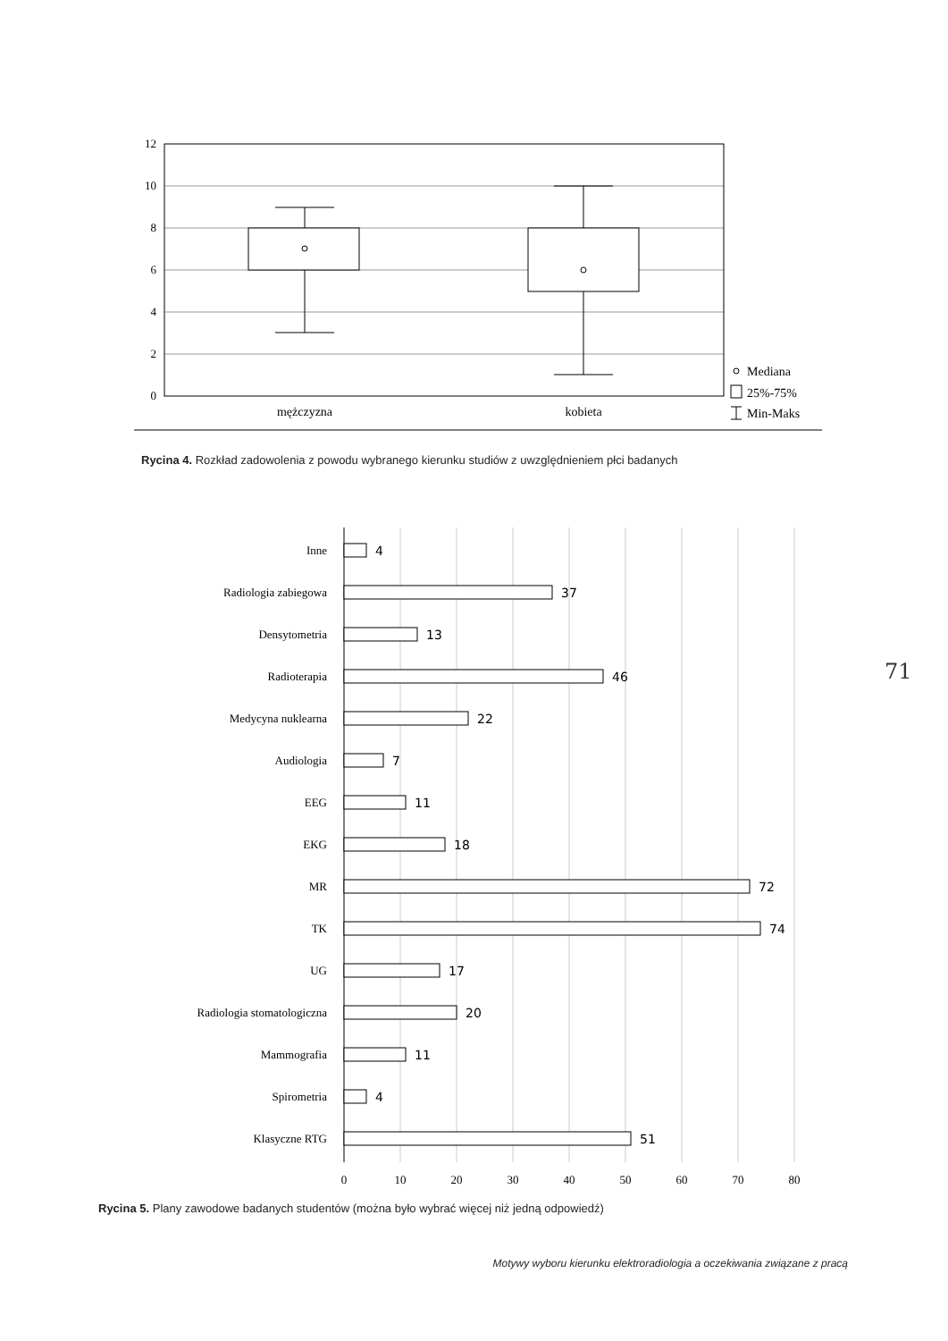12
10
8
6
4
2
0
mężczyzna
kobieta
Mediana
25%-75%
Min-Maks
0
10
20
30
40
50
60
70
80
Inne
Radiologia zabiegowa
Densytometria
Radioterapia
Medycyna nuklearna
Audiologia
EEG
EKG
MR
TK
UG
Radiologia stomatologiczna
Mammografia
Spirometria
Klasyczne RTG
4
37
13
46
22
7
11
18
72
74
17
20
11
4
51
Rycina 4. Rozkład zadowolenia z powodu wybranego kierunku studiów z uwzględnieniem płci badanych
71
Rycina 5. Plany zawodowe badanych studentów (można było wybrać więcej niż jedną odpowiedź)
Motywy wyboru kierunku elektroradiologia a oczekiwania związane z pracą